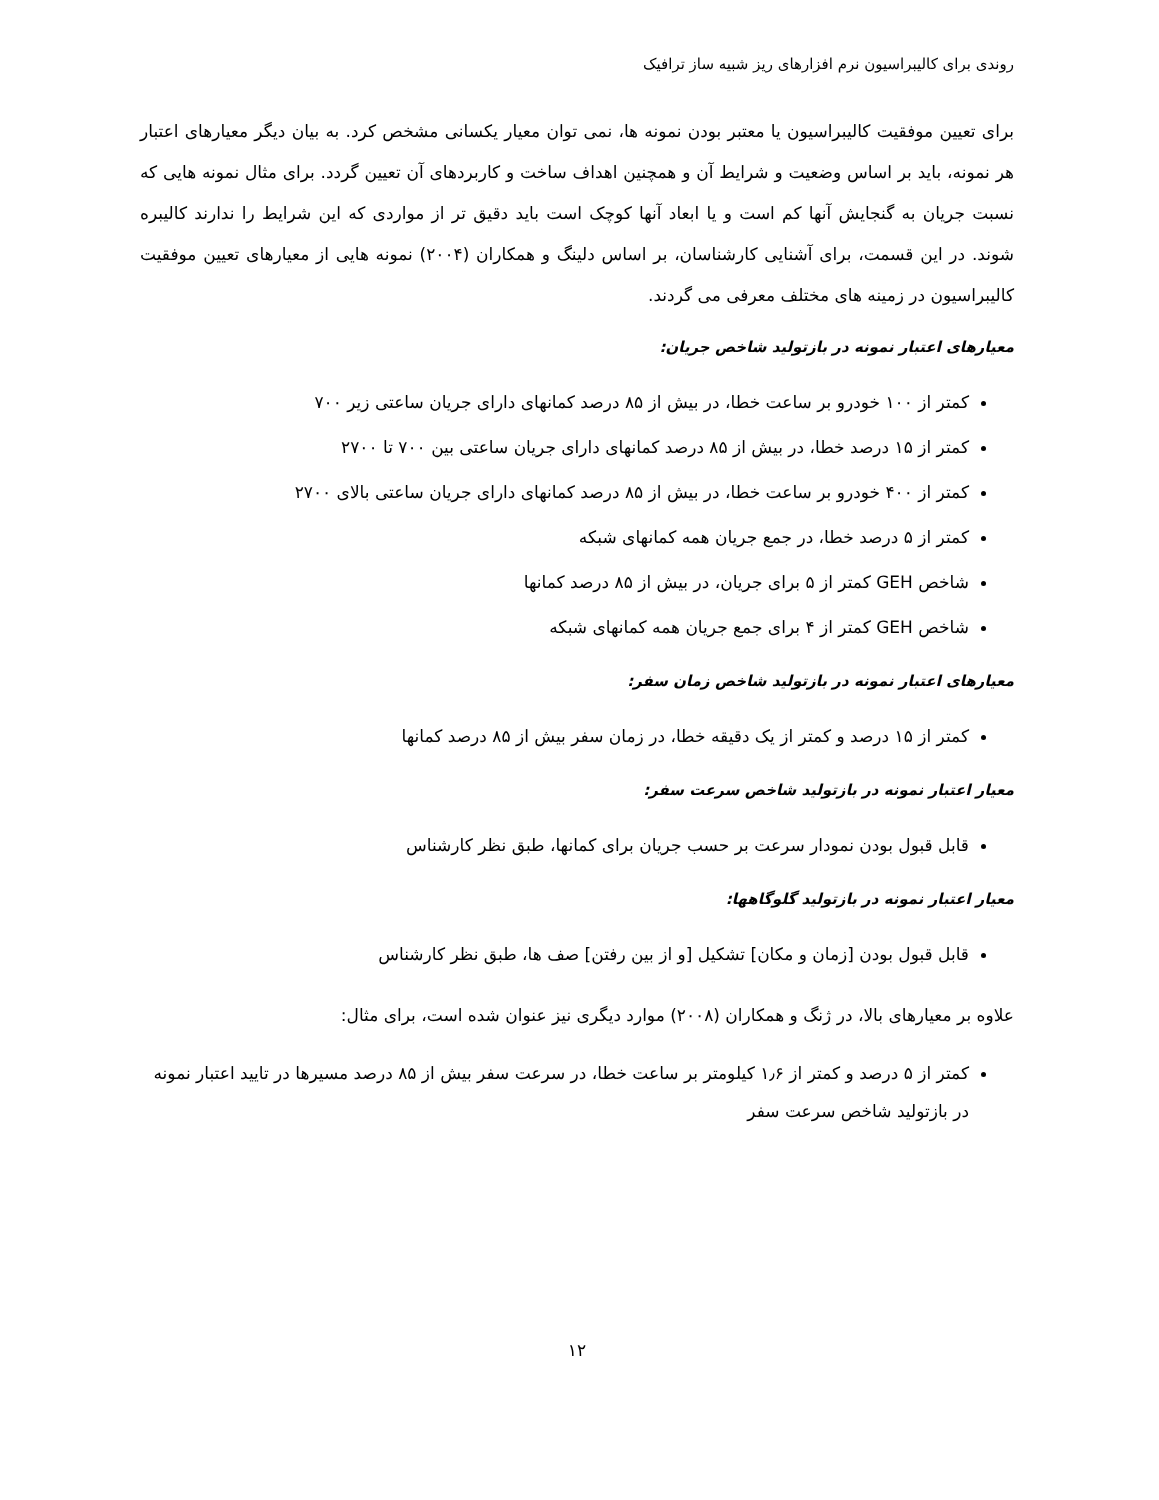روندی برای کالیبراسیون نرم افزارهای ریز شبیه ساز ترافیک
برای تعیین موفقیت کالیبراسیون یا معتبر بودن نمونه ها، نمی توان معیار یکسانی مشخص کرد. به بیان دیگر معیارهای اعتبار هر نمونه، باید بر اساس وضعیت و شرایط آن و همچنین اهداف ساخت و کاربردهای آن تعیین گردد. برای مثال نمونه هایی که نسبت جریان به گنجایش آنها کم است و یا ابعاد آنها کوچک است باید دقیق تر از مواردی که این شرایط را ندارند کالیبره شوند. در این قسمت، برای آشنایی کارشناسان، بر اساس دلینگ و همکاران (۲۰۰۴) نمونه هایی از معیارهای تعیین موفقیت کالیبراسیون در زمینه های مختلف معرفی می گردند.
معیارهای اعتبار نمونه در بازتولید شاخص جریان:
کمتر از ۱۰۰ خودرو بر ساعت خطا، در بیش از ۸۵ درصد کمانهای دارای جریان ساعتی زیر ۷۰۰
کمتر از ۱۵ درصد خطا، در بیش از ۸۵ درصد کمانهای دارای جریان ساعتی بین ۷۰۰ تا ۲۷۰۰
کمتر از ۴۰۰ خودرو بر ساعت خطا، در بیش از ۸۵ درصد کمانهای دارای جریان ساعتی بالای ۲۷۰۰
کمتر از ۵ درصد خطا، در جمع جریان همه کمانهای شبکه
شاخص GEH کمتر از ۵ برای جریان، در بیش از ۸۵ درصد کمانها
شاخص GEH کمتر از ۴ برای جمع جریان همه کمانهای شبکه
معیارهای اعتبار نمونه در بازتولید شاخص زمان سفر:
کمتر از ۱۵ درصد و کمتر از یک دقیقه خطا، در زمان سفر بیش از ۸۵ درصد کمانها
معیار اعتبار نمونه در بازتولید شاخص سرعت سفر:
قابل قبول بودن نمودار سرعت بر حسب جریان برای کمانها، طبق نظر کارشناس
معیار اعتبار نمونه در بازتولید گلوگاهها:
قابل قبول بودن [زمان و مکان] تشکیل [و از بین رفتن] صف ها، طبق نظر کارشناس
علاوه بر معیارهای بالا، در ژنگ و همکاران (۲۰۰۸) موارد دیگری نیز عنوان شده است، برای مثال:
کمتر از ۵ درصد و کمتر از ۱٫۶ کیلومتر بر ساعت خطا، در سرعت سفر بیش از ۸۵ درصد مسیرها در تایید اعتبار نمونه در بازتولید شاخص سرعت سفر
۱۲